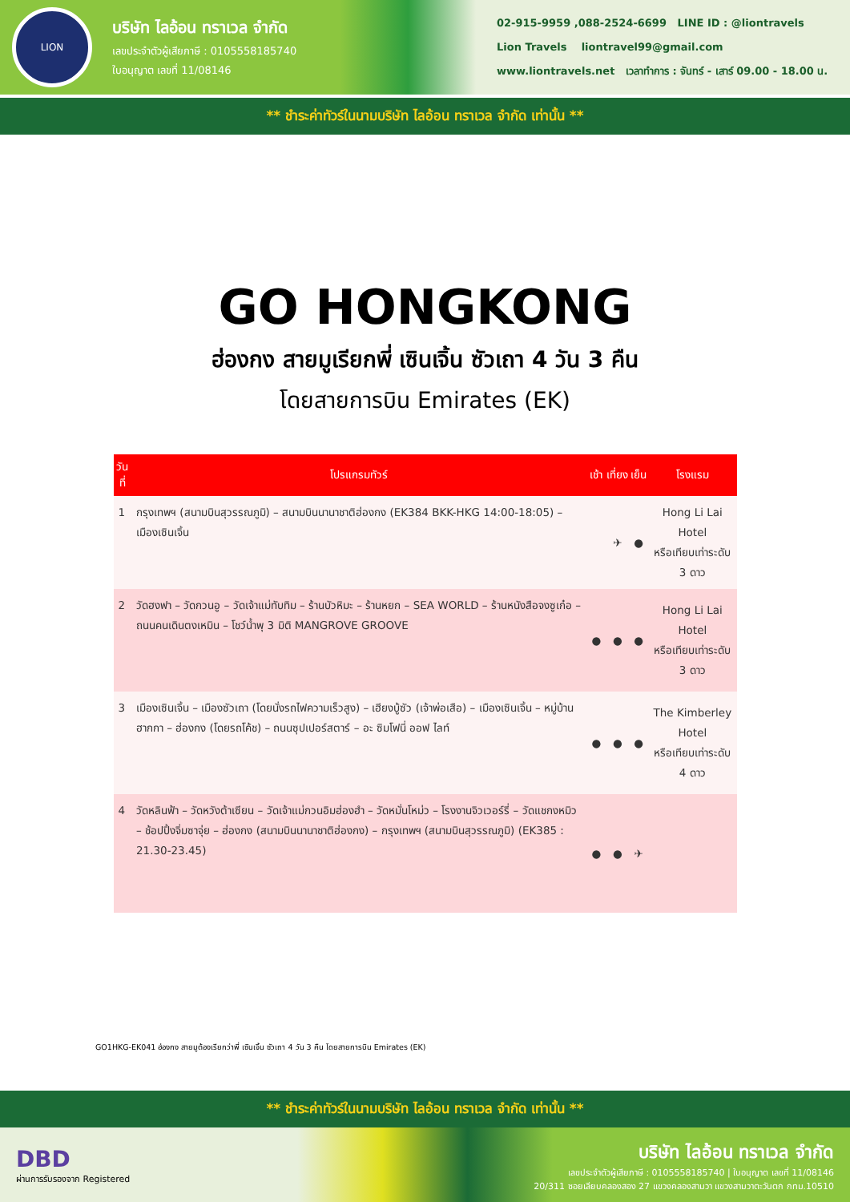LION
บริษัท ไลอ้อน ทราเวล จำกัด
เลขประจำตัวผู้เสียภาษี : 0105558185740
ใบอนุญาต เลขที่ 11/08146
02-915-9959 ,088-2524-6699 LINE ID : @liontravels
Lion Travels liontravel99@gmail.com
www.liontravels.net เวลาทำการ : จันทร์ - เสาร์ 09.00 - 18.00 น.
** ชำระค่าทัวร์ในนามบริษัท ไลอ้อน ทราเวล จำกัด เท่านั้น **
GO HONGKONG
ฮ่องกง สายมูเรียกพี่ เซินเจิ้น ซัวเถา 4 วัน 3 คืน
โดยสายการบิน Emirates (EK)
| วันที่ | โปรแกรมทัวร์ | เช้า | เที่ยง | เย็น | โรงแรม |
| --- | --- | --- | --- | --- | --- |
| 1 | กรุงเทพฯ (สนามบินสุวรรณภูมิ) – สนามบินนานาชาติฮ่องกง (EK384 BKK-HKG 14:00-18:05) – เมืองเซินเจิ้น | | ✈ | ● | Hong Li Lai Hotel หรือเทียบเท่าระดับ 3 ดาว |
| 2 | วัดฮงฟา – วัดกวนอู – วัดเจ้าแม่ทับทิม – ร้านบัวหิมะ – ร้านหยก – SEA WORLD – ร้านหนังสือจงซูเก๋อ – ถนนคนเดินตงเหมิน – โชว์น้ำพุ 3 มิติ MANGROVE GROOVE | ● | ● | ● | Hong Li Lai Hotel หรือเทียบเท่าระดับ 3 ดาว |
| 3 | เมืองเซินเจิ้น – เมืองซัวเถา (โดยนั่งรถไฟความเร็วสูง) – เฮียงบู้ซัว (เจ้าพ่อเสือ) – เมืองเซินเจิ้น – หมู่บ้านฮากกา – ฮ่องกง (โดยรถโค้ช) – ถนนซุปเปอร์สตาร์ – อะ ซิมโฟนี่ ออฟ ไลท์ | ● | ● | ● | The Kimberley Hotel หรือเทียบเท่าระดับ 4 ดาว |
| 4 | วัดหลินฟ้า – วัดหวังต้าเซียน – วัดเจ้าแม่กวนอิมฮ่องฮำ – วัดหมั่นโหม่ว – โรงงานจิวเวอร์รี่ – วัดแชกงหมิว – ช้อปปิ้งจิ่มซาจุ่ย – ฮ่องกง (สนามบินนานาชาติฮ่องกง) – กรุงเทพฯ (สนามบินสุวรรณภูมิ) (EK385 : 21.30-23.45) | ● | ● | ✈ | |
GO1HKG-EK041 ฮ่องกง สายมูต้องเรียกว่าพี่ เซินเจิ้น ซัวเถา 4 วัน 3 คืน โดยสายการบิน Emirates (EK)
** ชำระค่าทัวร์ในนามบริษัท ไลอ้อน ทราเวล จำกัด เท่านั้น **
DBD
ผ่านการรับรองจาก Registered
บริษัท ไลอ้อน ทราเวล จำกัด
เลขประจำตัวผู้เสียภาษี : 0105558185740 | ใบอนุญาต เลขที่ 11/08146
20/311 ซอยเลียบคลองสอง 27 แขวงคลองสามวา แขวงสามวาตะวันตก กทม.10510